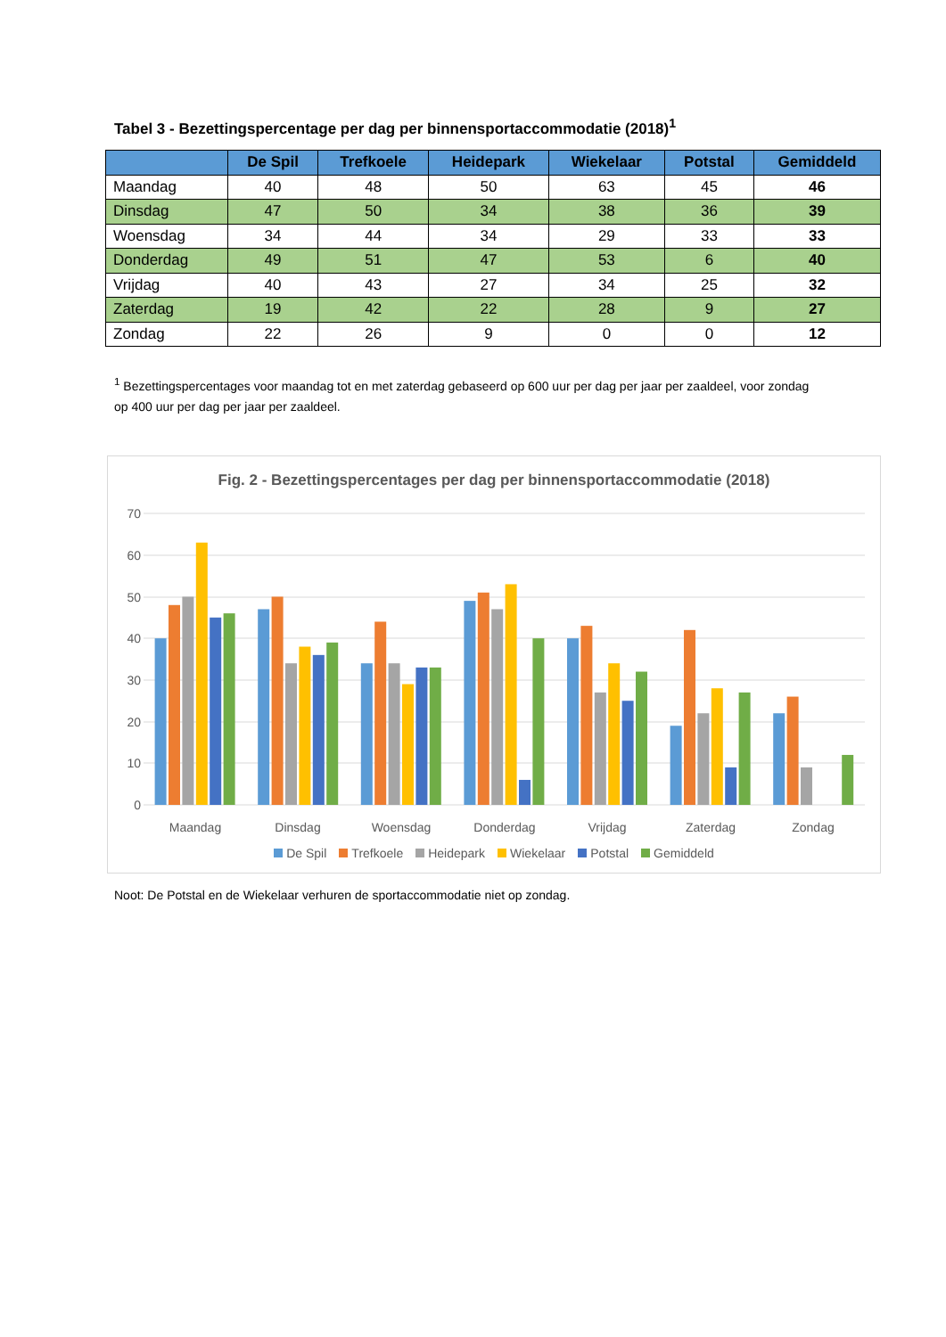Tabel 3 - Bezettingspercentage per dag per binnensportaccommodatie (2018)<sup>1</sup>
| | De Spil | Trefkoele | Heidepark | Wiekelaar | Potstal | Gemiddeld |
| --- | --- | --- | --- | --- | --- | --- |
| Maandag | 40 | 48 | 50 | 63 | 45 | 46 |
| Dinsdag | 47 | 50 | 34 | 38 | 36 | 39 |
| Woensdag | 34 | 44 | 34 | 29 | 33 | 33 |
| Donderdag | 49 | 51 | 47 | 53 | 6 | 40 |
| Vrijdag | 40 | 43 | 27 | 34 | 25 | 32 |
| Zaterdag | 19 | 42 | 22 | 28 | 9 | 27 |
| Zondag | 22 | 26 | 9 | 0 | 0 | 12 |
<sup>1</sup> Bezettingspercentages voor maandag tot en met zaterdag gebaseerd op 600 uur per dag per jaar per zaaldeel, voor zondag op 400 uur per dag per jaar per zaaldeel.
70
60
50
40
30
20
10
0
Maandag
Dinsdag
Woensdag
Donderdag
Vrijdag
Zaterdag
Zondag
Fig. 2 - Bezettingspercentages per dag per binnensportaccommodatie (2018)
De Spil Trefkoele Heidepark Wiekelaar Potstal Gemiddeld
Noot: De Potstal en de Wiekelaar verhuren de sportaccommodatie niet op zondag.